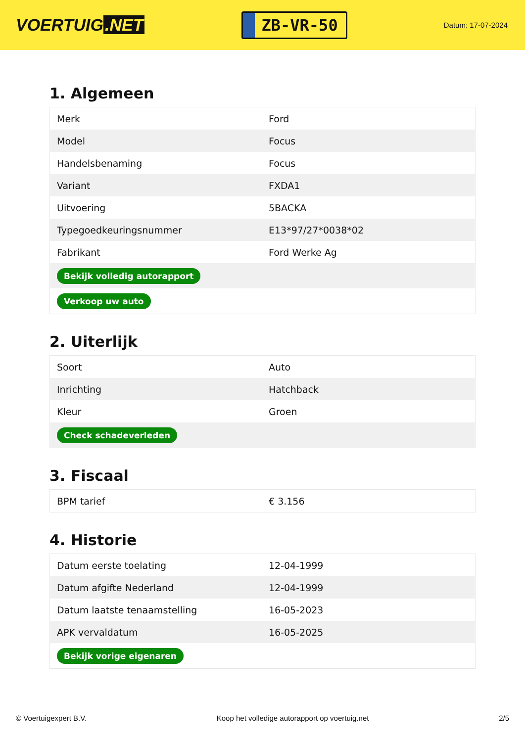VOERTUIG.NET
ZB-VR-50
Datum: 17-07-2024
1. Algemeen
| Merk | Ford |
| Model | Focus |
| Handelsbenaming | Focus |
| Variant | FXDA1 |
| Uitvoering | 5BACKA |
| Typegoedkeuringsnummer | E13*97/27*0038*02 |
| Fabrikant | Ford Werke Ag |
| Bekijk volledig autorapport | |
| Verkoop uw auto | |
2. Uiterlijk
| Soort | Auto |
| Inrichting | Hatchback |
| Kleur | Groen |
| Check schadeverleden | |
3. Fiscaal
| BPM tarief | € 3.156 |
4. Historie
| Datum eerste toelating | 12-04-1999 |
| Datum afgifte Nederland | 12-04-1999 |
| Datum laatste tenaamstelling | 16-05-2023 |
| APK vervaldatum | 16-05-2025 |
| Bekijk vorige eigenaren | |
© Voertuigexpert B.V. Koop het volledige autorapport op voertuig.net 2/5